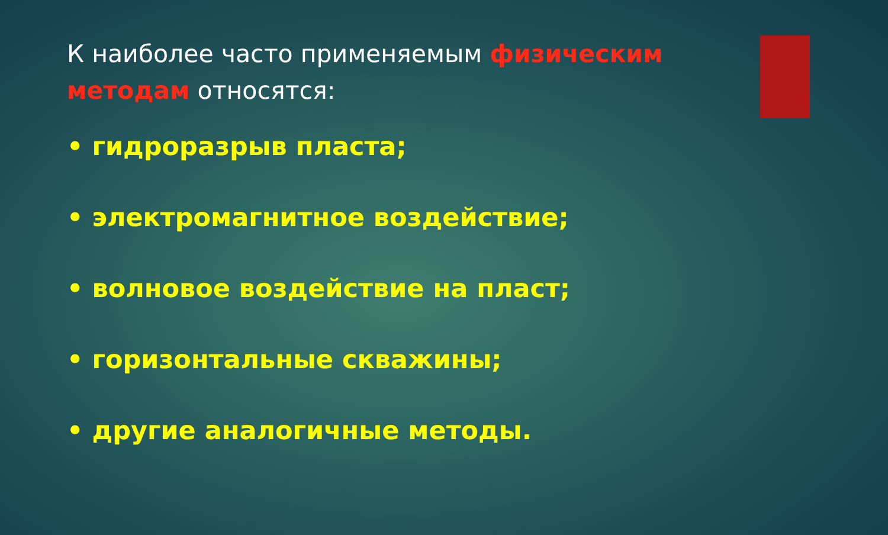К наиболее часто применяемым физическим методам относятся:
• гидроразрыв пласта;
• электромагнитное воздействие;
• волновое воздействие на пласт;
• горизонтальные скважины;
• другие аналогичные методы.